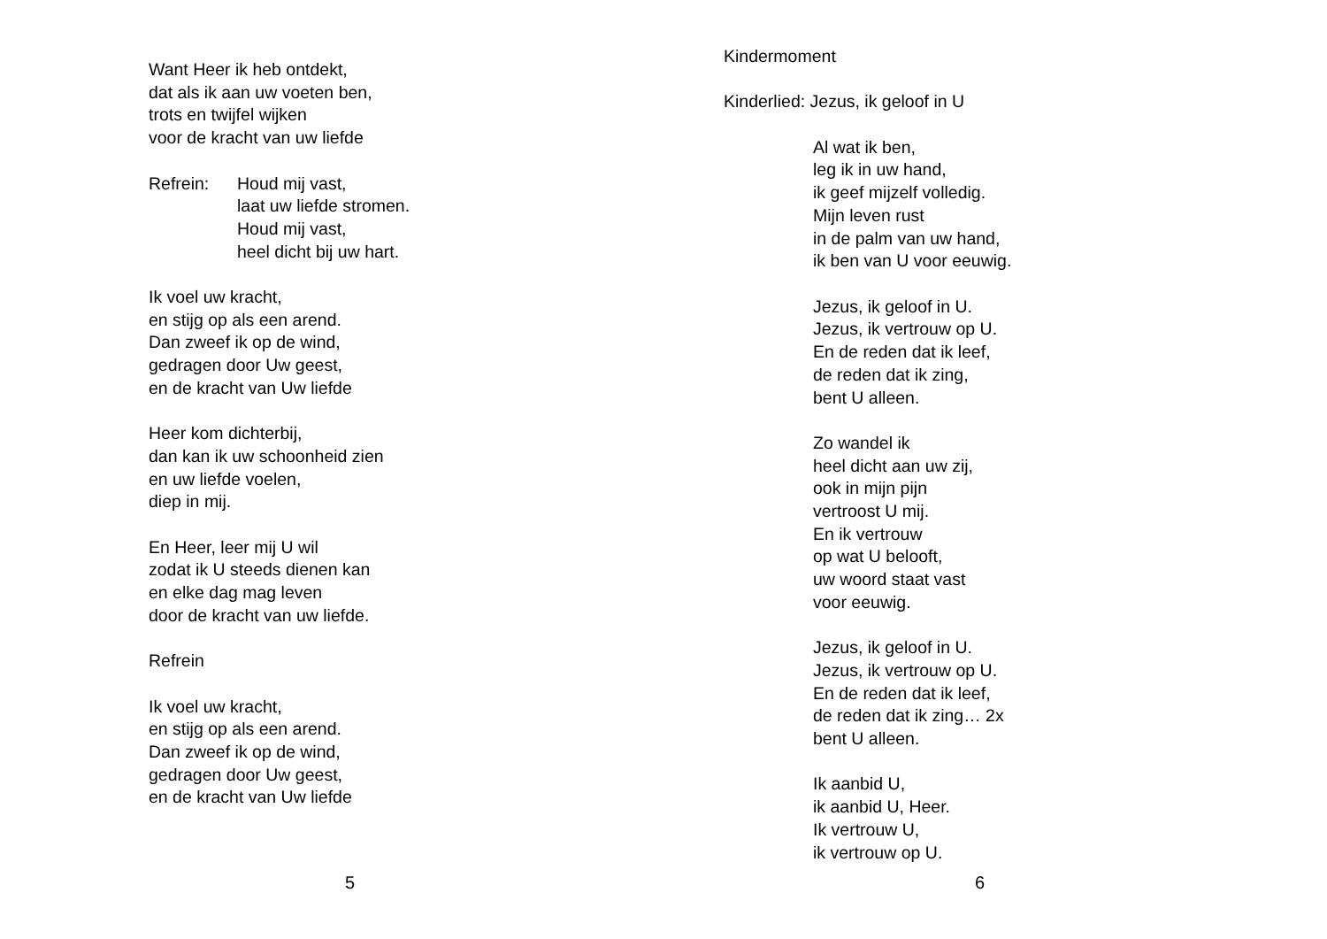Want Heer ik heb ontdekt,
dat als ik aan uw voeten ben,
trots en twijfel wijken
voor de kracht van uw liefde
Refrein: Houd mij vast,
laat uw liefde stromen.
Houd mij vast,
heel dicht bij uw hart.
Ik voel uw kracht,
en stijg op als een arend.
Dan zweef ik op de wind,
gedragen door Uw geest,
en de kracht van Uw liefde
Heer kom dichterbij,
dan kan ik uw schoonheid zien
en uw liefde voelen,
diep in mij.
En Heer, leer mij U wil
zodat ik U steeds dienen kan
en elke dag mag leven
door de kracht van uw liefde.
Refrein
Ik voel uw kracht,
en stijg op als een arend.
Dan zweef ik op de wind,
gedragen door Uw geest,
en de kracht van Uw liefde
5
Kindermoment
Kinderlied: Jezus, ik geloof in U
Al wat ik ben,
leg ik in uw hand,
ik geef mijzelf volledig.
Mijn leven rust
in de palm van uw hand,
ik ben van U voor eeuwig.
Jezus, ik geloof in U.
Jezus, ik vertrouw op U.
En de reden dat ik leef,
de reden dat ik zing,
bent U alleen.
Zo wandel ik
heel dicht aan uw zij,
ook in mijn pijn
vertroost U mij.
En ik vertrouw
op wat U belooft,
uw woord staat vast
voor eeuwig.
Jezus, ik geloof in U.
Jezus, ik vertrouw op U.
En de reden dat ik leef,
de reden dat ik zing… 2x
bent U alleen.
Ik aanbid U,
ik aanbid U, Heer.
Ik vertrouw U,
ik vertrouw op U.
6